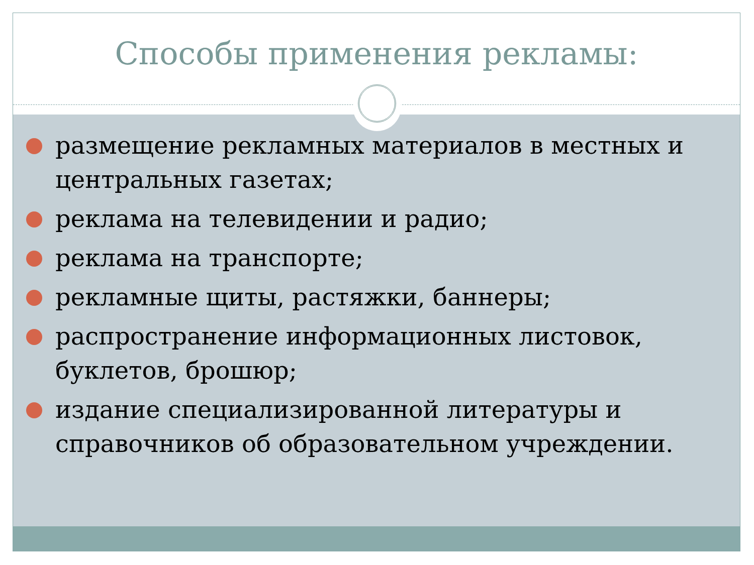Способы применения рекламы:
размещение рекламных материалов в местных и центральных газетах;
реклама на телевидении и радио;
реклама на транспорте;
рекламные щиты, растяжки, баннеры;
распространение информационных листовок, буклетов, брошюр;
издание специализированной литературы и справочников об образовательном учреждении.